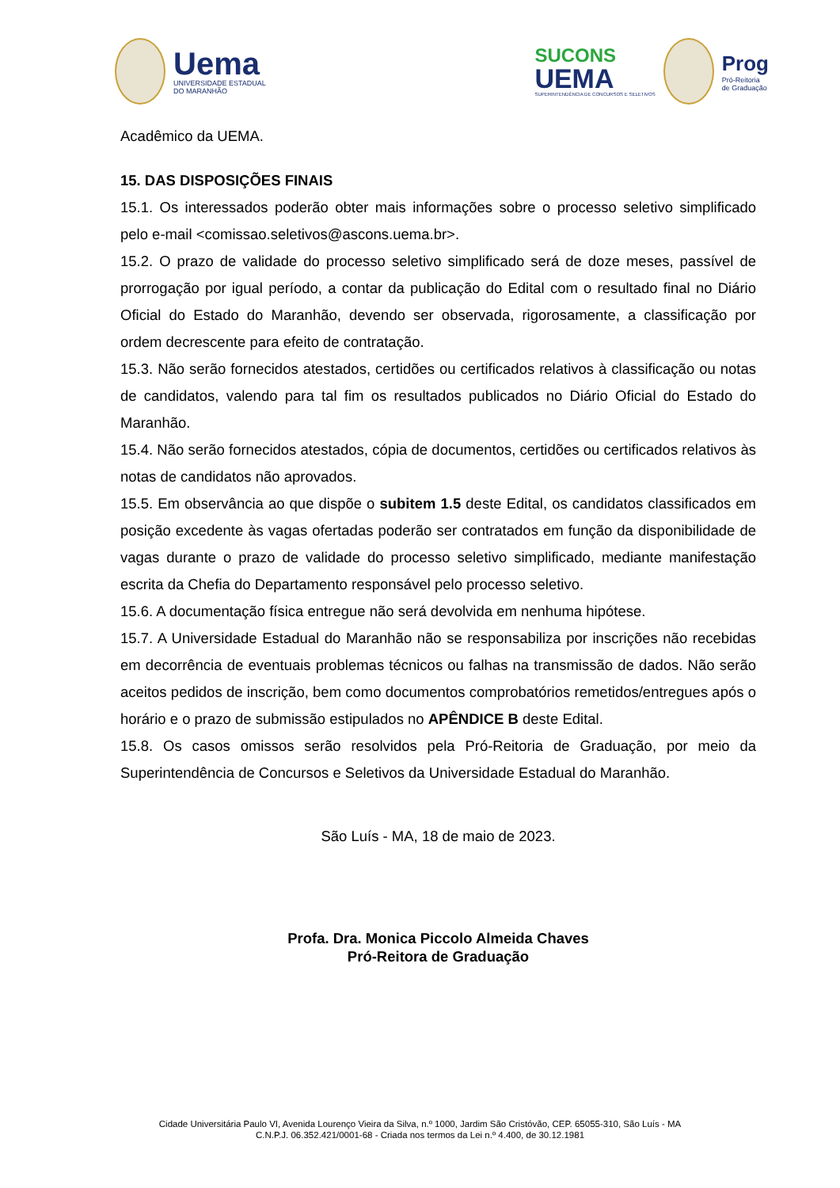Uema
UNIVERSIDADE ESTADUAL
DO MARANHÃO
SUCONS
UEMA
SUPERINTENDÊNCIA DE CONCURSOS E SELETIVOS
Prog
Pró-Reitoria
de Graduação
Acadêmico da UEMA.
15. DAS DISPOSIÇÕES FINAIS
15.1. Os interessados poderão obter mais informações sobre o processo seletivo simplificado pelo e-mail <comissao.seletivos@ascons.uema.br>.
15.2. O prazo de validade do processo seletivo simplificado será de doze meses, passível de prorrogação por igual período, a contar da publicação do Edital com o resultado final no Diário Oficial do Estado do Maranhão, devendo ser observada, rigorosamente, a classificação por ordem decrescente para efeito de contratação.
15.3. Não serão fornecidos atestados, certidões ou certificados relativos à classificação ou notas de candidatos, valendo para tal fim os resultados publicados no Diário Oficial do Estado do Maranhão.
15.4. Não serão fornecidos atestados, cópia de documentos, certidões ou certificados relativos às notas de candidatos não aprovados.
15.5. Em observância ao que dispõe o subitem 1.5 deste Edital, os candidatos classificados em posição excedente às vagas ofertadas poderão ser contratados em função da disponibilidade de vagas durante o prazo de validade do processo seletivo simplificado, mediante manifestação escrita da Chefia do Departamento responsável pelo processo seletivo.
15.6. A documentação física entregue não será devolvida em nenhuma hipótese.
15.7. A Universidade Estadual do Maranhão não se responsabiliza por inscrições não recebidas em decorrência de eventuais problemas técnicos ou falhas na transmissão de dados. Não serão aceitos pedidos de inscrição, bem como documentos comprobatórios remetidos/entregues após o horário e o prazo de submissão estipulados no APÊNDICE B deste Edital.
15.8. Os casos omissos serão resolvidos pela Pró-Reitoria de Graduação, por meio da Superintendência de Concursos e Seletivos da Universidade Estadual do Maranhão.
São Luís - MA, 18 de maio de 2023.
Profa. Dra. Monica Piccolo Almeida Chaves
Pró-Reitora de Graduação
Cidade Universitária Paulo VI, Avenida Lourenço Vieira da Silva, n.º 1000, Jardim São Cristóvão, CEP. 65055-310, São Luís - MA
C.N.P.J. 06.352.421/0001-68 - Criada nos termos da Lei n.º 4.400, de 30.12.1981